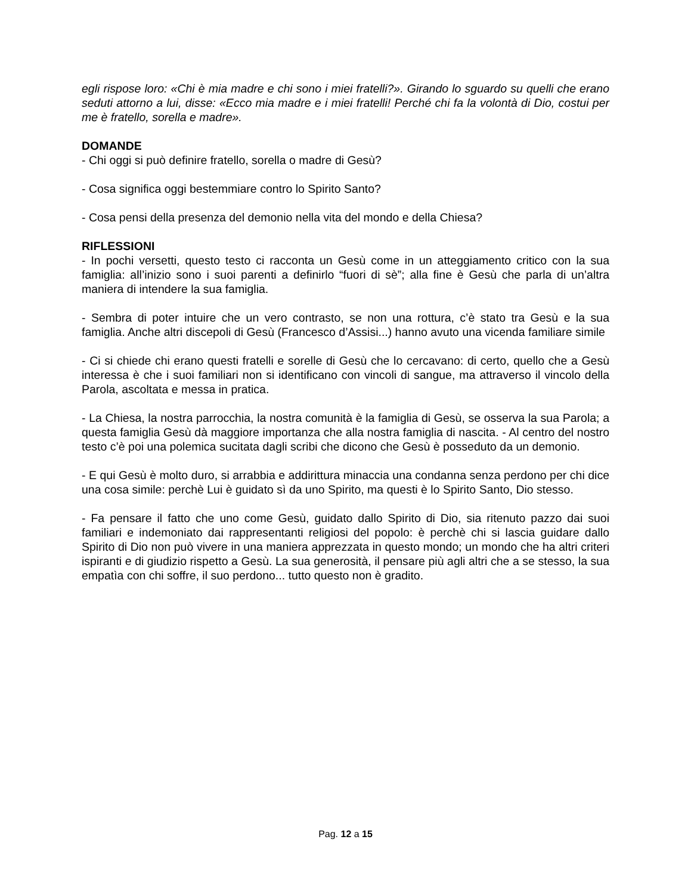egli rispose loro: «Chi è mia madre e chi sono i miei fratelli?». Girando lo sguardo su quelli che erano seduti attorno a lui, disse: «Ecco mia madre e i miei fratelli! Perché chi fa la volontà di Dio, costui per me è fratello, sorella e madre».
DOMANDE
- Chi oggi si può definire fratello, sorella o madre di Gesù?
- Cosa significa oggi bestemmiare contro lo Spirito Santo?
- Cosa pensi della presenza del demonio nella vita del mondo e della Chiesa?
RIFLESSIONI
- In pochi versetti, questo testo ci racconta un Gesù come in un atteggiamento critico con la sua famiglia: all’inizio sono i suoi parenti a definirlo “fuori di sè”; alla fine è Gesù che parla di un’altra maniera di intendere la sua famiglia.
- Sembra di poter intuire che un vero contrasto, se non una rottura, c’è stato tra Gesù e la sua famiglia. Anche altri discepoli di Gesù (Francesco d’Assisi...) hanno avuto una vicenda familiare simile
- Ci si chiede chi erano questi fratelli e sorelle di Gesù che lo cercavano: di certo, quello che a Gesù interessa è che i suoi familiari non si identificano con vincoli di sangue, ma attraverso il vincolo della Parola, ascoltata e messa in pratica.
- La Chiesa, la nostra parrocchia, la nostra comunità è la famiglia di Gesù, se osserva la sua Parola; a questa famiglia Gesù dà maggiore importanza che alla nostra famiglia di nascita. - Al centro del nostro testo c’è poi una polemica sucitata dagli scribi che dicono che Gesù è posseduto da un demonio.
- E qui Gesù è molto duro, si arrabbia e addirittura minaccia una condanna senza perdono per chi dice una cosa simile: perchè Lui è guidato sì da uno Spirito, ma questi è lo Spirito Santo, Dio stesso.
- Fa pensare il fatto che uno come Gesù, guidato dallo Spirito di Dio, sia ritenuto pazzo dai suoi familiari e indemoniato dai rappresentanti religiosi del popolo: è perchè chi si lascia guidare dallo Spirito di Dio non può vivere in una maniera apprezzata in questo mondo; un mondo che ha altri criteri ispiranti e di giudizio rispetto a Gesù. La sua generosità, il pensare più agli altri che a se stesso, la sua empatìa con chi soffre, il suo perdono... tutto questo non è gradito.
Pag. 12 a 15